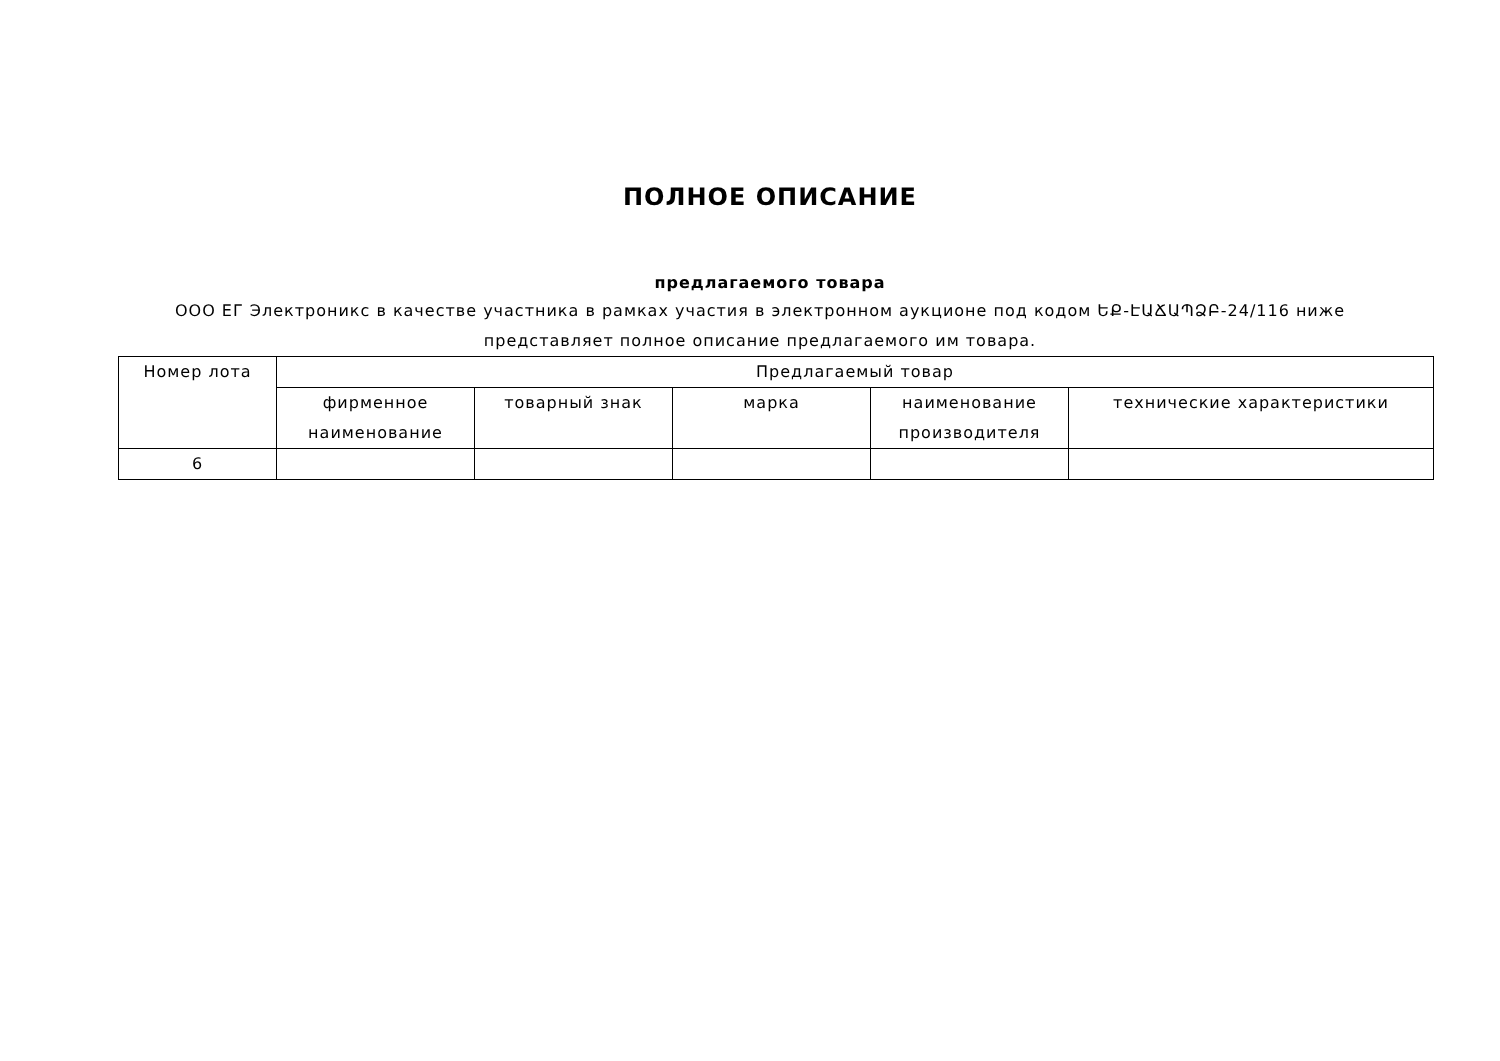ПОЛНОЕ ОПИСАНИЕ
предлагаемого товара
ООО ЕГ Электроникс в качестве участника в рамках участия в электронном аукционе под кодом ԵՔ-ԷԱՃԱՊՁԲ-24/116 ниже представляет полное описание предлагаемого им товара.
| Номер лота | Предлагаемый товар | | | | |
| --- | --- | --- | --- | --- | --- |
| | фирменное наименование | товарный знак | марка | наименование производителя | технические характеристики |
| 6 | | | | | |